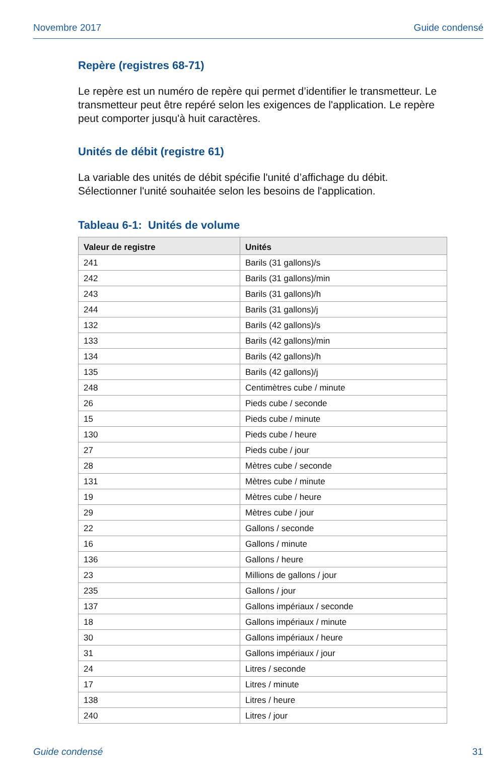Novembre 2017 Guide condensé
Repère (registres 68-71)
Le repère est un numéro de repère qui permet d’identifier le transmetteur. Le transmetteur peut être repéré selon les exigences de l'application. Le repère peut comporter jusqu'à huit caractères.
Unités de débit (registre 61)
La variable des unités de débit spécifie l'unité d’affichage du débit. Sélectionner l'unité souhaitée selon les besoins de l'application.
Tableau 6-1: Unités de volume
| Valeur de registre | Unités |
| --- | --- |
| 241 | Barils (31 gallons)/s |
| 242 | Barils (31 gallons)/min |
| 243 | Barils (31 gallons)/h |
| 244 | Barils (31 gallons)/j |
| 132 | Barils (42 gallons)/s |
| 133 | Barils (42 gallons)/min |
| 134 | Barils (42 gallons)/h |
| 135 | Barils (42 gallons)/j |
| 248 | Centimètres cube / minute |
| 26 | Pieds cube / seconde |
| 15 | Pieds cube / minute |
| 130 | Pieds cube / heure |
| 27 | Pieds cube / jour |
| 28 | Mètres cube / seconde |
| 131 | Mètres cube / minute |
| 19 | Mètres cube / heure |
| 29 | Mètres cube / jour |
| 22 | Gallons / seconde |
| 16 | Gallons / minute |
| 136 | Gallons / heure |
| 23 | Millions de gallons / jour |
| 235 | Gallons / jour |
| 137 | Gallons impériaux / seconde |
| 18 | Gallons impériaux / minute |
| 30 | Gallons impériaux / heure |
| 31 | Gallons impériaux / jour |
| 24 | Litres / seconde |
| 17 | Litres / minute |
| 138 | Litres / heure |
| 240 | Litres / jour |
Guide condensé 31